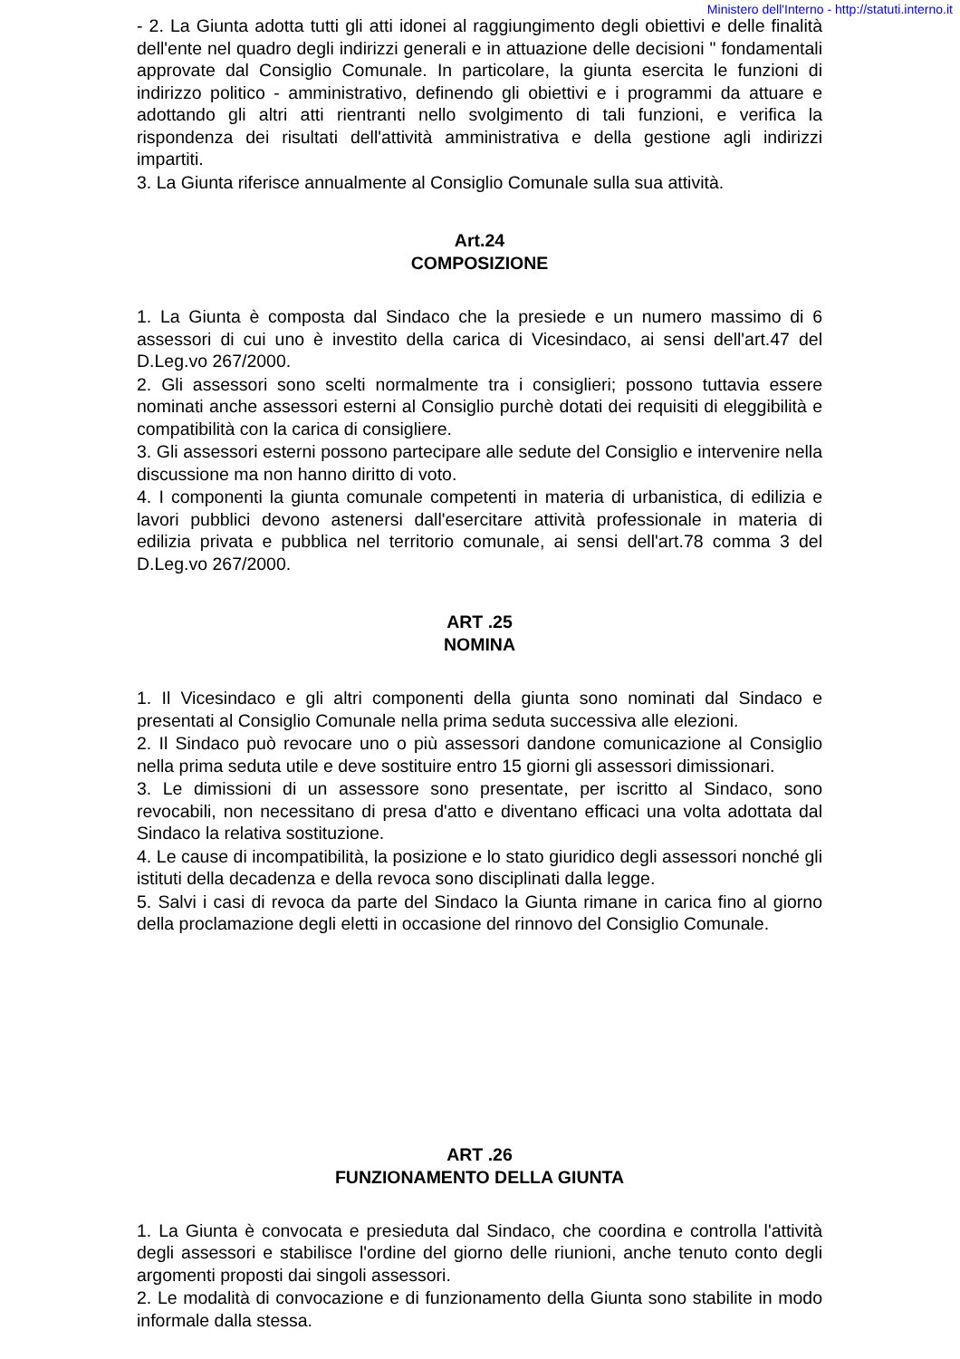Ministero dell'Interno - http://statuti.interno.it
- 2. La Giunta adotta tutti gli atti idonei al raggiungimento degli obiettivi e delle finalità dell'ente nel quadro degli indirizzi generali e in attuazione delle decisioni " fondamentali approvate dal Consiglio Comunale. In particolare, la giunta esercita le funzioni di indirizzo politico - amministrativo, definendo gli obiettivi e i programmi da attuare e adottando gli altri atti rientranti nello svolgimento di tali funzioni, e verifica la rispondenza dei risultati dell'attività amministrativa e della gestione agli indirizzi impartiti.
3. La Giunta riferisce annualmente al Consiglio Comunale sulla sua attività.
Art.24
COMPOSIZIONE
1. La Giunta è composta dal Sindaco che la presiede e un numero massimo di 6 assessori di cui uno è investito della carica di Vicesindaco, ai sensi dell'art.47 del D.Leg.vo 267/2000.
2. Gli assessori sono scelti normalmente tra i consiglieri; possono tuttavia essere nominati anche assessori esterni al Consiglio purchè dotati dei requisiti di eleggibilità e compatibilità con la carica di consigliere.
3. Gli assessori esterni possono partecipare alle sedute del Consiglio e intervenire nella discussione ma non hanno diritto di voto.
4. I componenti la giunta comunale competenti in materia di urbanistica, di edilizia e lavori pubblici devono astenersi dall'esercitare attività professionale in materia di edilizia privata e pubblica nel territorio comunale, ai sensi dell'art.78 comma 3 del D.Leg.vo 267/2000.
ART .25
NOMINA
1. Il Vicesindaco e gli altri componenti della giunta sono nominati dal Sindaco e presentati al Consiglio Comunale nella prima seduta successiva alle elezioni.
2. Il Sindaco può revocare uno o più assessori dandone comunicazione al Consiglio nella prima seduta utile e deve sostituire entro 15 giorni gli assessori dimissionari.
3. Le dimissioni di un assessore sono presentate, per iscritto al Sindaco, sono revocabili, non necessitano di presa d'atto e diventano efficaci una volta adottata dal Sindaco la relativa sostituzione.
4. Le cause di incompatibilità, la posizione e lo stato giuridico degli assessori nonché gli istituti della decadenza e della revoca sono disciplinati dalla legge.
5. Salvi i casi di revoca da parte del Sindaco la Giunta rimane in carica fino al giorno della proclamazione degli eletti in occasione del rinnovo del Consiglio Comunale.
ART .26
FUNZIONAMENTO DELLA GIUNTA
1. La Giunta è convocata e presieduta dal Sindaco, che coordina e controlla l'attività degli assessori e stabilisce l'ordine del giorno delle riunioni, anche tenuto conto degli argomenti proposti dai singoli assessori.
2. Le modalità di convocazione e di funzionamento della Giunta sono stabilite in modo informale dalla stessa.